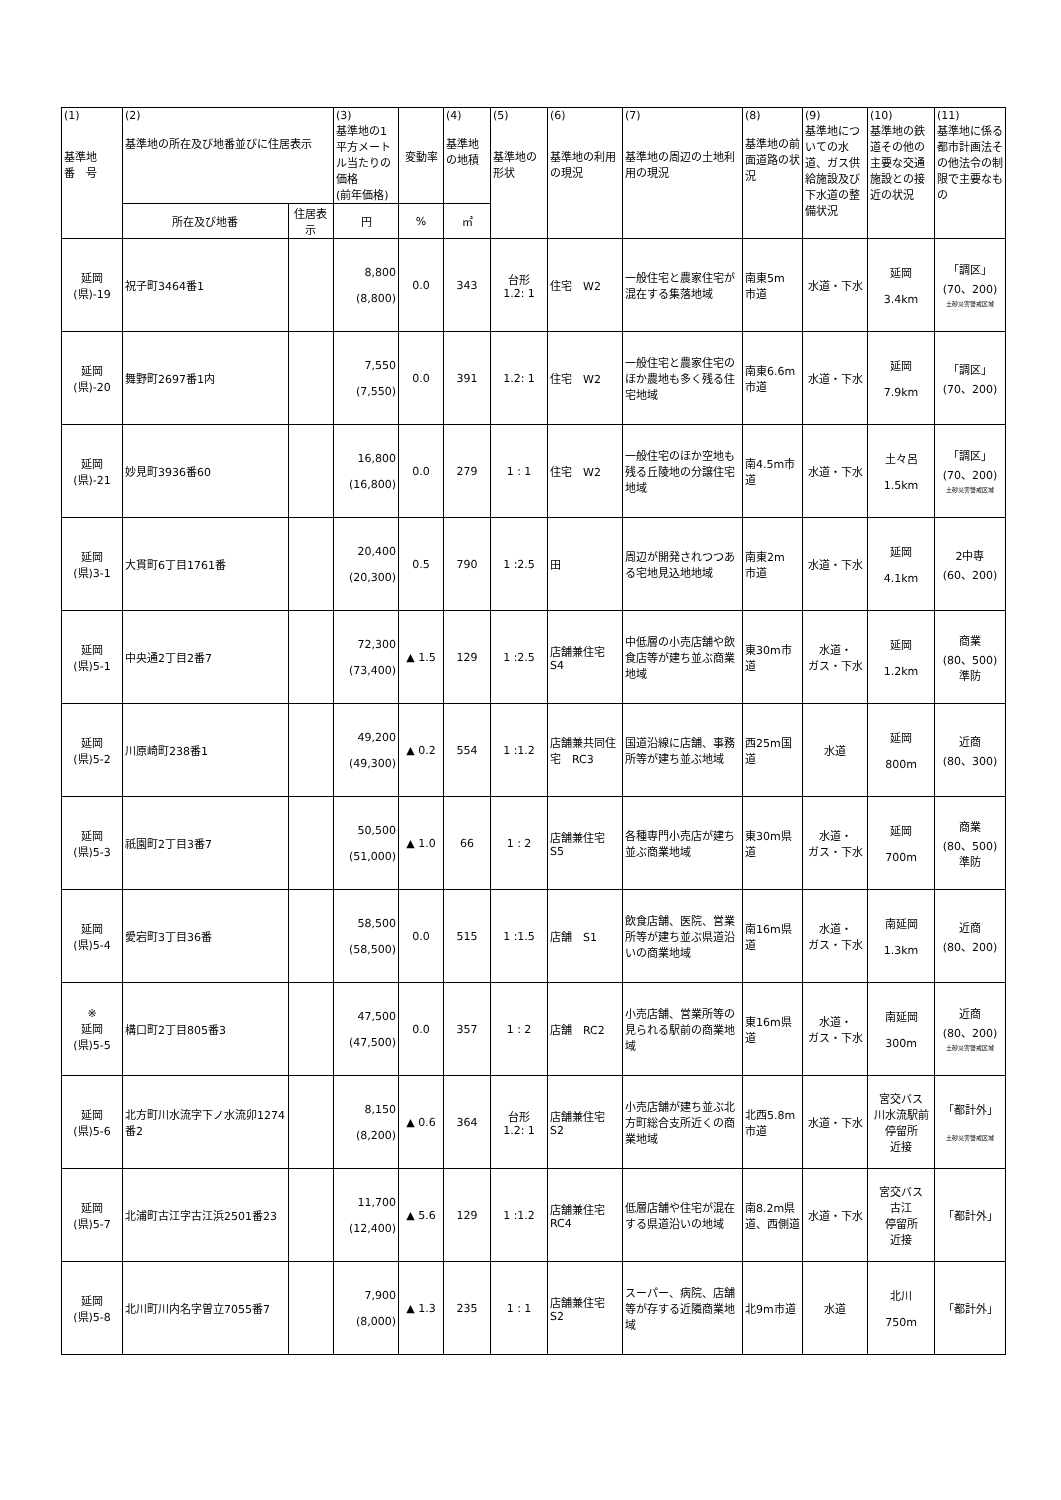| (1) 基準地 番 号 | (2) 基準地の所在及び地番並びに住居表示 | | (3) 基準地の1平方メートル当たりの価格 (前年価格) | 変動率 | (4) 基準地の地積 | (5) 基準地の形状 | (6) 基準地の利用の現況 | (7) 基準地の周辺の土地利用の現況 | (8) 基準地の前面道路の状況 | (9) 基準地についての水道、ガス供給施設及び下水道の整備状況 | (10) 基準地の鉄道その他の主要な交通施設との接近の状況 | (11) 基準地に係る都市計画法その他法令の制限で主要なもの |
| --- | --- | --- | --- | --- | --- | --- | --- | --- | --- | --- | --- | --- |
| | 所在及び地番 | 住居表示 | 円 | % | ㎡ | | | | | | | |
| 延岡 (県)-19 | 祝子町3464番1 | | 8,800 (8,800) | 0.0 | 343 | 台形 1.2: 1 | 住宅 W2 | 一般住宅と農家住宅が混在する集落地域 | 南東5m 市道 | 水道・下水 | 延岡 3.4km | 「調区」 (70、200) 土砂災害警戒区域 |
| 延岡 (県)-20 | 舞野町2697番1内 | | 7,550 (7,550) | 0.0 | 391 | 1.2: 1 | 住宅 W2 | 一般住宅と農家住宅のほか農地も多く残る住宅地域 | 南東6.6m 市道 | 水道・下水 | 延岡 7.9km | 「調区」 (70、200) |
| 延岡 (県)-21 | 妙見町3936番60 | | 16,800 (16,800) | 0.0 | 279 | 1 : 1 | 住宅 W2 | 一般住宅のほか空地も残る丘陵地の分譲住宅地域 | 南4.5m市道 | 水道・下水 | 土々呂 1.5km | 「調区」 (70、200) 土砂災害警戒区域 |
| 延岡 (県)3-1 | 大貫町6丁目1761番 | | 20,400 (20,300) | 0.5 | 790 | 1 :2.5 | 田 | 周辺が開発されつつある宅地見込地地域 | 南東2m 市道 | 水道・下水 | 延岡 4.1km | 2中専 (60、200) |
| 延岡 (県)5-1 | 中央通2丁目2番7 | | 72,300 (73,400) | ▲ 1.5 | 129 | 1 :2.5 | 店舗兼住宅 S4 | 中低層の小売店舗や飲食店等が建ち並ぶ商業地域 | 東30m市道 | 水道・ ガス・下水 | 延岡 1.2km | 商業 (80、500) 準防 |
| 延岡 (県)5-2 | 川原崎町238番1 | | 49,200 (49,300) | ▲ 0.2 | 554 | 1 :1.2 | 店舗兼共同住宅 RC3 | 国道沿線に店舗、事務所等が建ち並ぶ地域 | 西25m国道 | 水道 | 延岡 800m | 近商 (80、300) |
| 延岡 (県)5-3 | 祇園町2丁目3番7 | | 50,500 (51,000) | ▲ 1.0 | 66 | 1 : 2 | 店舗兼住宅 S5 | 各種専門小売店が建ち並ぶ商業地域 | 東30m県道 | 水道・ ガス・下水 | 延岡 700m | 商業 (80、500) 準防 |
| 延岡 (県)5-4 | 愛宕町3丁目36番 | | 58,500 (58,500) | 0.0 | 515 | 1 :1.5 | 店舗 S1 | 飲食店舗、医院、営業所等が建ち並ぶ県道沿いの商業地域 | 南16m県道 | 水道・ ガス・下水 | 南延岡 1.3km | 近商 (80、200) |
| ※ 延岡 (県)5-5 | 構口町2丁目805番3 | | 47,500 (47,500) | 0.0 | 357 | 1 : 2 | 店舗 RC2 | 小売店舗、営業所等の見られる駅前の商業地域 | 東16m県道 | 水道・ ガス・下水 | 南延岡 300m | 近商 (80、200) 土砂災害警戒区域 |
| 延岡 (県)5-6 | 北方町川水流字下ノ水流卯1274番2 | | 8,150 (8,200) | ▲ 0.6 | 364 | 台形 1.2: 1 | 店舗兼住宅 S2 | 小売店舗が建ち並ぶ北方町総合支所近くの商業地域 | 北西5.8m 市道 | 水道・下水 | 宮交バス 川水流駅前停留所 近接 | 「都計外」 土砂災害警戒区域 |
| 延岡 (県)5-7 | 北浦町古江字古江浜2501番23 | | 11,700 (12,400) | ▲ 5.6 | 129 | 1 :1.2 | 店舗兼住宅 RC4 | 低層店舗や住宅が混在する県道沿いの地域 | 南8.2m県道、西側道 | 水道・下水 | 宮交バス 古江 停留所 近接 | 「都計外」 |
| 延岡 (県)5-8 | 北川町川内名字曽立7055番7 | | 7,900 (8,000) | ▲ 1.3 | 235 | 1 : 1 | 店舗兼住宅 S2 | スーパー、病院、店舗等が存する近隣商業地域 | 北9m市道 | 水道 | 北川 750m | 「都計外」 |